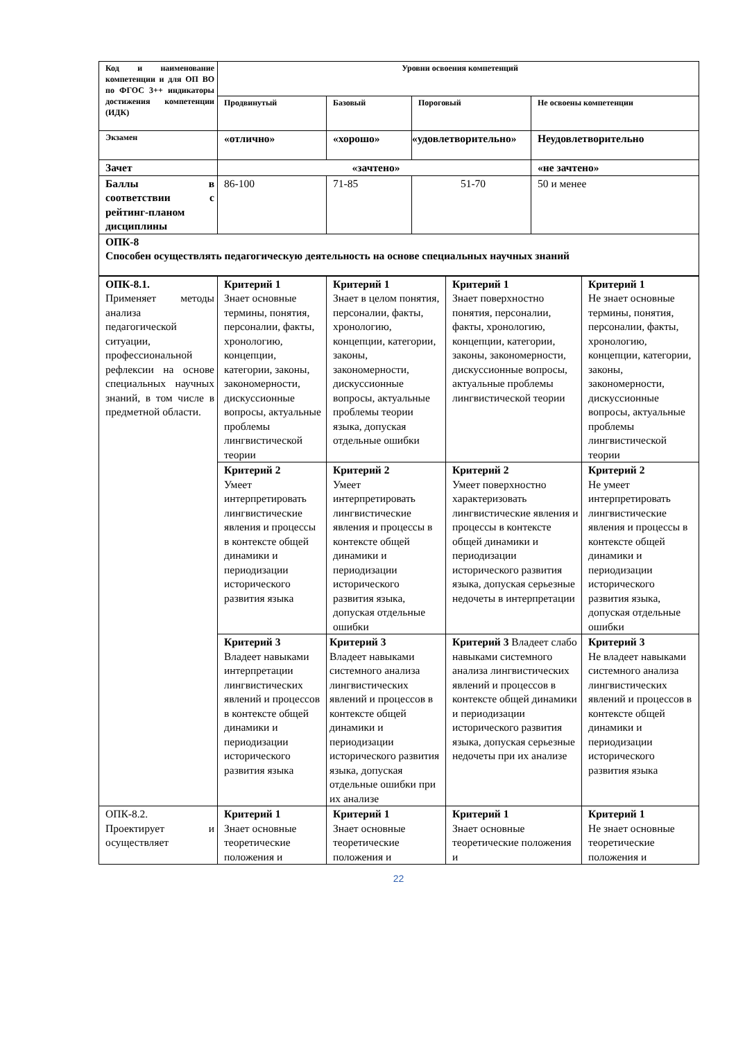| Код и наименование компетенции и для ОП ВО по ФГОС 3++ индикаторы достижения компетенции (ИДК) | Уровни освоения компетенций | | | |
| | Продвинутый | Базовый | Пороговый | Не освоены компетенции |
| Экзамен | «отлично» | «хорошо» | «удовлетворительно» | Неудовлетворительно |
| Зачет | «зачтено» | | | «не зачтено» |
| Баллы в соответствии с рейтинг-планом дисциплины | 86-100 | 71-85 | 51-70 | 50 и менее |
| ОПК-8 Способен осуществлять педагогическую деятельность на основе специальных научных знаний | | | | |
| ОПК-8.1. Применяет методы анализа педагогической ситуации, профессиональной рефлексии на основе специальных научных знаний, в том числе в предметной области. | Критерий 1 Знает основные термины, понятия, персоналии, факты, хронологию, концепции, категории, законы, закономерности, дискуссионные вопросы, актуальные проблемы лингвистической теории | Критерий 1 Знает в целом понятия, персоналии, факты, хронологию, концепции, категории, законы, закономерности, дискуссионные вопросы, актуальные проблемы теории языка, допуская отдельные ошибки | Критерий 1 Знает поверхностно понятия, персоналии, факты, хронологию, концепции, категории, законы, закономерности, дискуссионные вопросы, актуальные проблемы лингвистической теории | Критерий 1 Не знает основные термины, понятия, персоналии, факты, хронологию, концепции, категории, законы, закономерности, дискуссионные вопросы, актуальные проблемы лингвистической теории |
| | Критерий 2 Умеет интерпретировать лингвистические явления и процессы в контексте общей динамики и периодизации исторического развития языка | Критерий 2 Умеет интерпретировать лингвистические явления и процессы в контексте общей динамики и периодизации исторического развития языка, допуская отдельные ошибки | Критерий 2 Умеет поверхностно характеризовать лингвистические явления и процессы в контексте общей динамики и периодизации исторического развития языка, допуская серьезные недочеты в интерпретации | Критерий 2 Не умеет интерпретировать лингвистические явления и процессы в контексте общей динамики и периодизации исторического развития языка, допуская отдельные ошибки |
| | Критерий 3 Владеет навыками интерпретации лингвистических явлений и процессов в контексте общей динамики и периодизации исторического развития языка | Критерий 3 Владеет навыками системного анализа лингвистических явлений и процессов в контексте общей динамики и периодизации исторического развития языка, допуская отдельные ошибки при их анализе | Критерий 3 Владеет слабо навыками системного анализа лингвистических явлений и процессов в контексте общей динамики и периодизации исторического развития языка, допуская серьезные недочеты при их анализе | Критерий 3 Не владеет навыками системного анализа лингвистических явлений и процессов в контексте общей динамики и периодизации исторического развития языка |
| ОПК-8.2. Проектирует и осуществляет | Критерий 1 Знает основные теоретические положения и | Критерий 1 Знает основные теоретические положения и | Критерий 1 Знает основные теоретические положения и | Критерий 1 Не знает основные теоретические положения и |
22